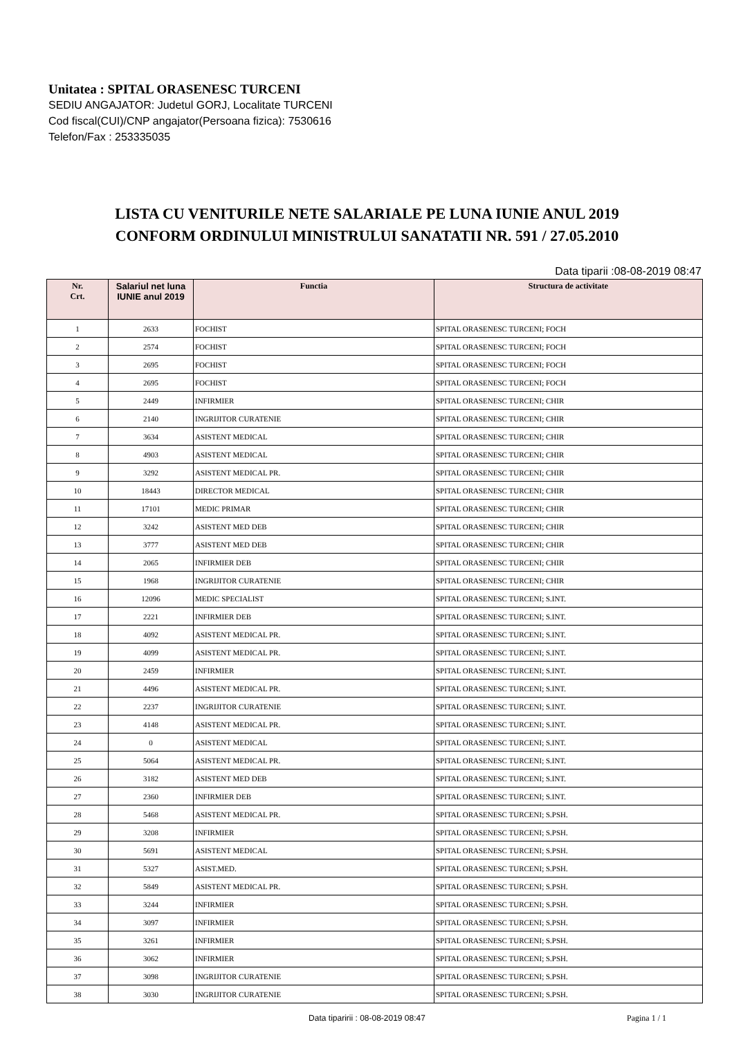Unitatea : SPITAL ORASENESC TURCENI
SEDIU ANGAJATOR: Judetul GORJ, Localitate TURCENI
Cod fiscal(CUI)/CNP angajator(Persoana fizica): 7530616
Telefon/Fax : 253335035
LISTA CU VENITURILE NETE SALARIALE PE LUNA IUNIE ANUL 2019
CONFORM ORDINULUI MINISTRULUI SANATATII NR. 591 / 27.05.2010
Data tiparii :08-08-2019 08:47
| Nr. Crt. | Salariul net luna IUNIE anul 2019 | Functia | Structura de activitate |
| --- | --- | --- | --- |
| 1 | 2633 | FOCHIST | SPITAL ORASENESC TURCENI; FOCH |
| 2 | 2574 | FOCHIST | SPITAL ORASENESC TURCENI; FOCH |
| 3 | 2695 | FOCHIST | SPITAL ORASENESC TURCENI; FOCH |
| 4 | 2695 | FOCHIST | SPITAL ORASENESC TURCENI; FOCH |
| 5 | 2449 | INFIRMIER | SPITAL ORASENESC TURCENI; CHIR |
| 6 | 2140 | INGRIJITOR CURATENIE | SPITAL ORASENESC TURCENI; CHIR |
| 7 | 3634 | ASISTENT MEDICAL | SPITAL ORASENESC TURCENI; CHIR |
| 8 | 4903 | ASISTENT MEDICAL | SPITAL ORASENESC TURCENI; CHIR |
| 9 | 3292 | ASISTENT MEDICAL PR. | SPITAL ORASENESC TURCENI; CHIR |
| 10 | 18443 | DIRECTOR MEDICAL | SPITAL ORASENESC TURCENI; CHIR |
| 11 | 17101 | MEDIC PRIMAR | SPITAL ORASENESC TURCENI; CHIR |
| 12 | 3242 | ASISTENT MED DEB | SPITAL ORASENESC TURCENI; CHIR |
| 13 | 3777 | ASISTENT MED DEB | SPITAL ORASENESC TURCENI; CHIR |
| 14 | 2065 | INFIRMIER DEB | SPITAL ORASENESC TURCENI; CHIR |
| 15 | 1968 | INGRIJITOR CURATENIE | SPITAL ORASENESC TURCENI; CHIR |
| 16 | 12096 | MEDIC SPECIALIST | SPITAL ORASENESC TURCENI; S.INT. |
| 17 | 2221 | INFIRMIER DEB | SPITAL ORASENESC TURCENI; S.INT. |
| 18 | 4092 | ASISTENT MEDICAL PR. | SPITAL ORASENESC TURCENI; S.INT. |
| 19 | 4099 | ASISTENT MEDICAL PR. | SPITAL ORASENESC TURCENI; S.INT. |
| 20 | 2459 | INFIRMIER | SPITAL ORASENESC TURCENI; S.INT. |
| 21 | 4496 | ASISTENT MEDICAL PR. | SPITAL ORASENESC TURCENI; S.INT. |
| 22 | 2237 | INGRIJITOR CURATENIE | SPITAL ORASENESC TURCENI; S.INT. |
| 23 | 4148 | ASISTENT MEDICAL PR. | SPITAL ORASENESC TURCENI; S.INT. |
| 24 | 0 | ASISTENT MEDICAL | SPITAL ORASENESC TURCENI; S.INT. |
| 25 | 5064 | ASISTENT MEDICAL PR. | SPITAL ORASENESC TURCENI; S.INT. |
| 26 | 3182 | ASISTENT MED DEB | SPITAL ORASENESC TURCENI; S.INT. |
| 27 | 2360 | INFIRMIER DEB | SPITAL ORASENESC TURCENI; S.INT. |
| 28 | 5468 | ASISTENT MEDICAL PR. | SPITAL ORASENESC TURCENI; S.PSH. |
| 29 | 3208 | INFIRMIER | SPITAL ORASENESC TURCENI; S.PSH. |
| 30 | 5691 | ASISTENT MEDICAL | SPITAL ORASENESC TURCENI; S.PSH. |
| 31 | 5327 | ASIST.MED. | SPITAL ORASENESC TURCENI; S.PSH. |
| 32 | 5849 | ASISTENT MEDICAL PR. | SPITAL ORASENESC TURCENI; S.PSH. |
| 33 | 3244 | INFIRMIER | SPITAL ORASENESC TURCENI; S.PSH. |
| 34 | 3097 | INFIRMIER | SPITAL ORASENESC TURCENI; S.PSH. |
| 35 | 3261 | INFIRMIER | SPITAL ORASENESC TURCENI; S.PSH. |
| 36 | 3062 | INFIRMIER | SPITAL ORASENESC TURCENI; S.PSH. |
| 37 | 3098 | INGRIJITOR CURATENIE | SPITAL ORASENESC TURCENI; S.PSH. |
| 38 | 3030 | INGRIJITOR CURATENIE | SPITAL ORASENESC TURCENI; S.PSH. |
Data tiparirii : 08-08-2019 08:47 Pagina 1 / 1